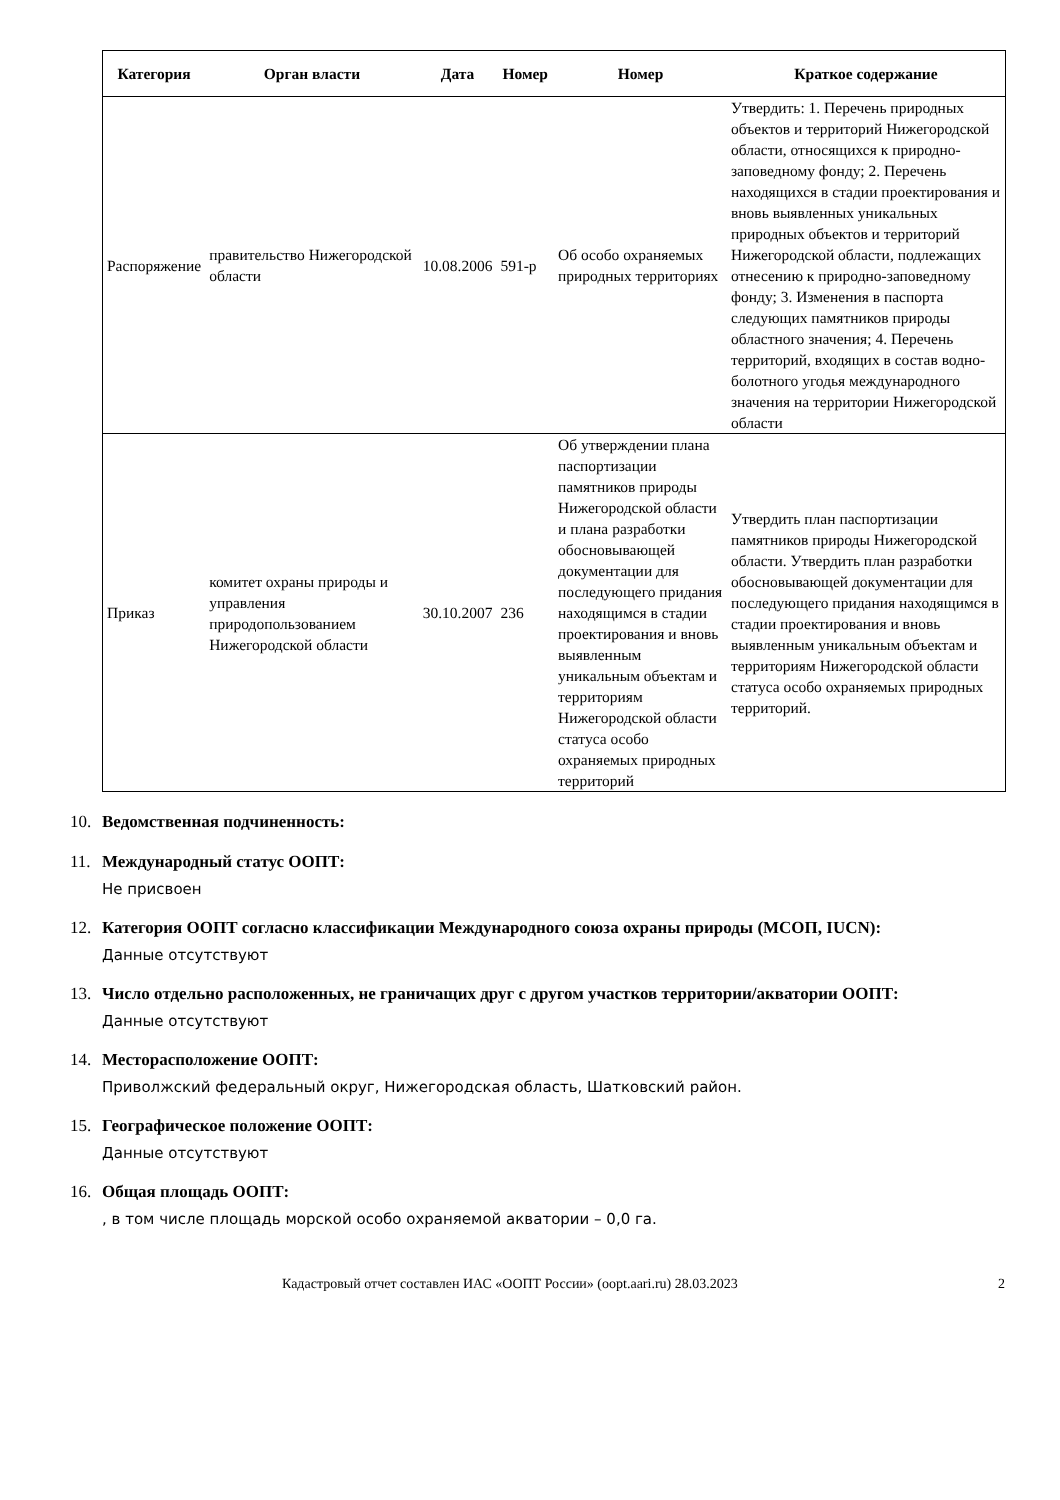| Категория | Орган власти | Дата | Номер | Номер | Краткое содержание |
| --- | --- | --- | --- | --- | --- |
| Распоряжение | правительство Нижегородской области | 10.08.2006 | 591-р | Об особо охраняемых природных территориях | Утвердить: 1. Перечень природных объектов и территорий Нижегородской области, относящихся к природно-заповедному фонду; 2. Перечень находящихся в стадии проектирования и вновь выявленных уникальных природных объектов и территорий Нижегородской области, подлежащих отнесению к природно-заповедному фонду; 3. Изменения в паспорта следующих памятников природы областного значения; 4. Перечень территорий, входящих в состав водно-болотного угодья международного значения на территории Нижегородской области |
| Приказ | комитет охраны природы и управления природопользованием Нижегородской области | 30.10.2007 | 236 | Об утверждении плана паспортизации памятников природы Нижегородской области и плана разработки обосновывающей документации для последующего придания находящимся в стадии проектирования и вновь выявленным уникальным объектам и территориям Нижегородской области статуса особо охраняемых природных территорий | Утвердить план паспортизации памятников природы Нижегородской области. Утвердить план разработки обосновывающей документации для последующего придания находящимся в стадии проектирования и вновь выявленным уникальным объектам и территориям Нижегородской области статуса особо охраняемых природных территорий. |
10. Ведомственная подчиненность:
11. Международный статус ООПТ:
Не присвоен
12. Категория ООПТ согласно классификации Международного союза охраны природы (МСОП, IUCN):
Данные отсутствуют
13. Число отдельно расположенных, не граничащих друг с другом участков территории/акватории ООПТ:
Данные отсутствуют
14. Месторасположение ООПТ:
Приволжский федеральный округ, Нижегородская область, Шатковский район.
15. Географическое положение ООПТ:
Данные отсутствуют
16. Общая площадь ООПТ:
, в том числе площадь морской особо охраняемой акватории – 0,0 га.
Кадастровый отчет составлен ИАС «ООПТ России» (oopt.aari.ru) 28.03.2023 2